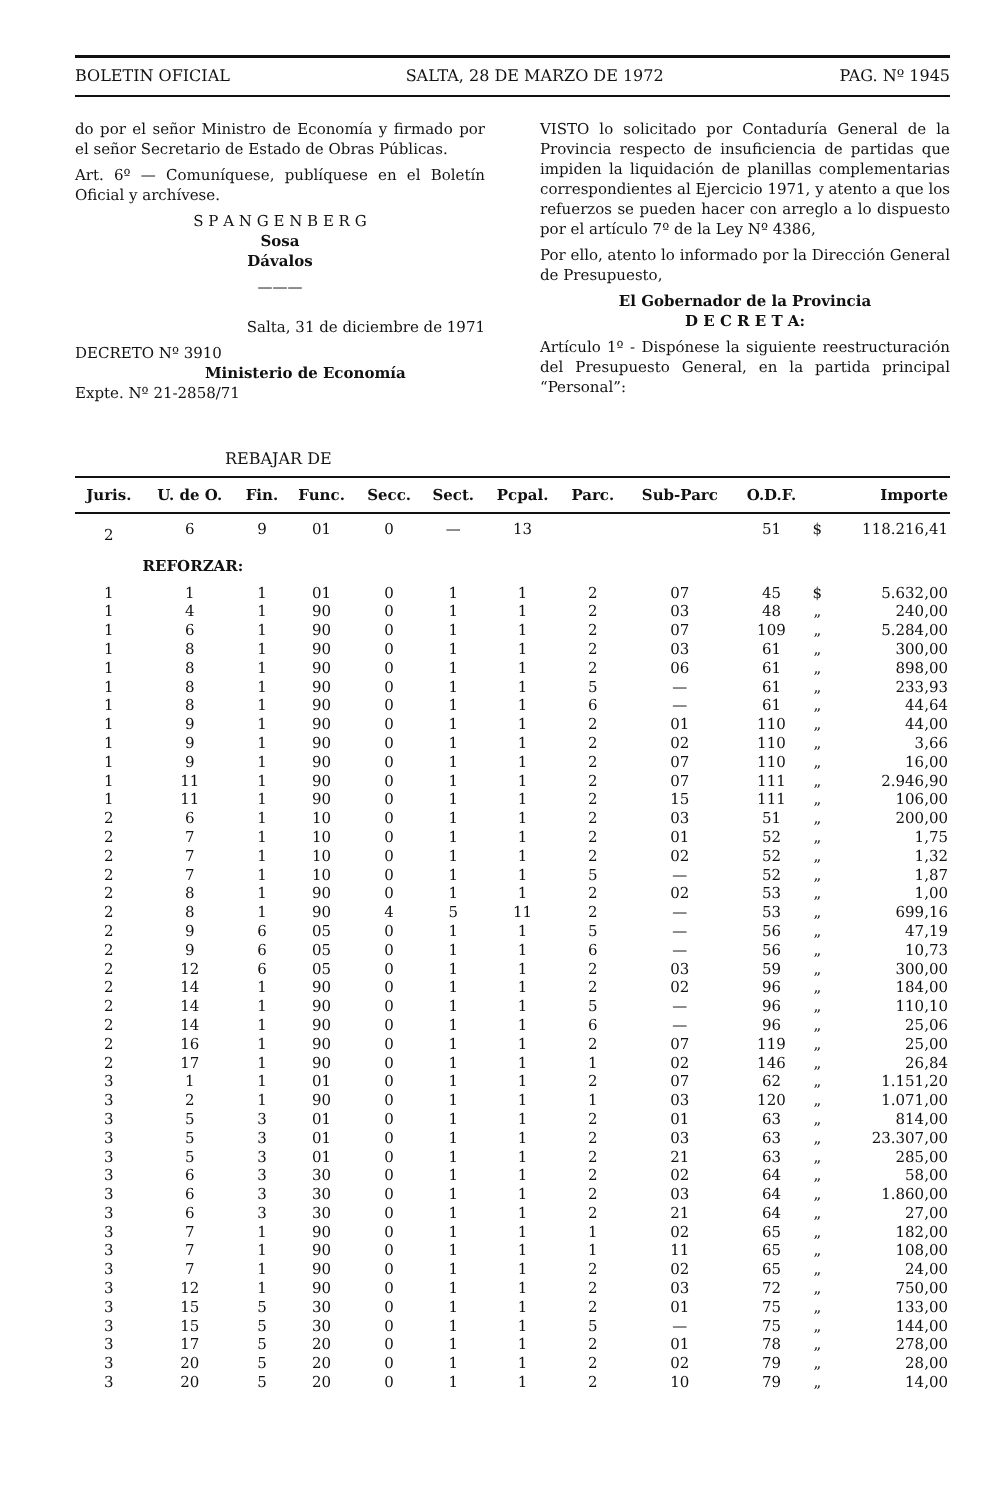BOLETIN OFICIAL SALTA, 28 DE MARZO DE 1972 PAG. Nº 1945
do por el señor Ministro de Economía y firmado por el señor Secretario de Estado de Obras Públicas.
Art. 6º — Comuníquese, publíquese en el Boletín Oficial y archívese.
S P A N G E N B E R G
Sosa
Dávalos
———
Salta, 31 de diciembre de 1971
DECRETO Nº 3910
Ministerio de Economía
Expte. Nº 21-2858/71
VISTO lo solicitado por Contaduría General de la Provincia respecto de insuficiencia de partidas que impiden la liquidación de planillas complementarias correspondientes al Ejercicio 1971, y atento a que los refuerzos se pueden hacer con arreglo a lo dispuesto por el artículo 7º de la Ley Nº 4386,
Por ello, atento lo informado por la Dirección General de Presupuesto,
El Gobernador de la Provincia
D E C R E T A:
Artículo 1º - Dispónese la siguiente reestructuración del Presupuesto General, en la partida principal “Personal”:
REBAJAR DE
| Juris. | U. de O. | Fin. | Func. | Secc. | Sect. | Pcpal. | Parc. | Sub-Parc | O.D.F. | | Importe |
| --- | --- | --- | --- | --- | --- | --- | --- | --- | --- | --- | --- |
| 2 | 6 | 9 | 01 | 0 | — | 13 | | | 51 | $ | 118.216,41 |
| | REFORZAR: | | | | | | | | | | |
| 1 | 1 | 1 | 01 | 0 | 1 | 1 | 2 | 07 | 45 | $ | 5.632,00 |
| 1 | 4 | 1 | 90 | 0 | 1 | 1 | 2 | 03 | 48 | „ | 240,00 |
| 1 | 6 | 1 | 90 | 0 | 1 | 1 | 2 | 07 | 109 | „ | 5.284,00 |
| 1 | 8 | 1 | 90 | 0 | 1 | 1 | 2 | 03 | 61 | „ | 300,00 |
| 1 | 8 | 1 | 90 | 0 | 1 | 1 | 2 | 06 | 61 | „ | 898,00 |
| 1 | 8 | 1 | 90 | 0 | 1 | 1 | 5 | — | 61 | „ | 233,93 |
| 1 | 8 | 1 | 90 | 0 | 1 | 1 | 6 | — | 61 | „ | 44,64 |
| 1 | 9 | 1 | 90 | 0 | 1 | 1 | 2 | 01 | 110 | „ | 44,00 |
| 1 | 9 | 1 | 90 | 0 | 1 | 1 | 2 | 02 | 110 | „ | 3,66 |
| 1 | 9 | 1 | 90 | 0 | 1 | 1 | 2 | 07 | 110 | „ | 16,00 |
| 1 | 11 | 1 | 90 | 0 | 1 | 1 | 2 | 07 | 111 | „ | 2.946,90 |
| 1 | 11 | 1 | 90 | 0 | 1 | 1 | 2 | 15 | 111 | „ | 106,00 |
| 2 | 6 | 1 | 10 | 0 | 1 | 1 | 2 | 03 | 51 | „ | 200,00 |
| 2 | 7 | 1 | 10 | 0 | 1 | 1 | 2 | 01 | 52 | „ | 1,75 |
| 2 | 7 | 1 | 10 | 0 | 1 | 1 | 2 | 02 | 52 | „ | 1,32 |
| 2 | 7 | 1 | 10 | 0 | 1 | 1 | 5 | — | 52 | „ | 1,87 |
| 2 | 8 | 1 | 90 | 0 | 1 | 1 | 2 | 02 | 53 | „ | 1,00 |
| 2 | 8 | 1 | 90 | 4 | 5 | 11 | 2 | — | 53 | „ | 699,16 |
| 2 | 9 | 6 | 05 | 0 | 1 | 1 | 5 | — | 56 | „ | 47,19 |
| 2 | 9 | 6 | 05 | 0 | 1 | 1 | 6 | — | 56 | „ | 10,73 |
| 2 | 12 | 6 | 05 | 0 | 1 | 1 | 2 | 03 | 59 | „ | 300,00 |
| 2 | 14 | 1 | 90 | 0 | 1 | 1 | 2 | 02 | 96 | „ | 184,00 |
| 2 | 14 | 1 | 90 | 0 | 1 | 1 | 5 | — | 96 | „ | 110,10 |
| 2 | 14 | 1 | 90 | 0 | 1 | 1 | 6 | — | 96 | „ | 25,06 |
| 2 | 16 | 1 | 90 | 0 | 1 | 1 | 2 | 07 | 119 | „ | 25,00 |
| 2 | 17 | 1 | 90 | 0 | 1 | 1 | 1 | 02 | 146 | „ | 26,84 |
| 3 | 1 | 1 | 01 | 0 | 1 | 1 | 2 | 07 | 62 | „ | 1.151,20 |
| 3 | 2 | 1 | 90 | 0 | 1 | 1 | 1 | 03 | 120 | „ | 1.071,00 |
| 3 | 5 | 3 | 01 | 0 | 1 | 1 | 2 | 01 | 63 | „ | 814,00 |
| 3 | 5 | 3 | 01 | 0 | 1 | 1 | 2 | 03 | 63 | „ | 23.307,00 |
| 3 | 5 | 3 | 01 | 0 | 1 | 1 | 2 | 21 | 63 | „ | 285,00 |
| 3 | 6 | 3 | 30 | 0 | 1 | 1 | 2 | 02 | 64 | „ | 58,00 |
| 3 | 6 | 3 | 30 | 0 | 1 | 1 | 2 | 03 | 64 | „ | 1.860,00 |
| 3 | 6 | 3 | 30 | 0 | 1 | 1 | 2 | 21 | 64 | „ | 27,00 |
| 3 | 7 | 1 | 90 | 0 | 1 | 1 | 1 | 02 | 65 | „ | 182,00 |
| 3 | 7 | 1 | 90 | 0 | 1 | 1 | 1 | 11 | 65 | „ | 108,00 |
| 3 | 7 | 1 | 90 | 0 | 1 | 1 | 2 | 02 | 65 | „ | 24,00 |
| 3 | 12 | 1 | 90 | 0 | 1 | 1 | 2 | 03 | 72 | „ | 750,00 |
| 3 | 15 | 5 | 30 | 0 | 1 | 1 | 2 | 01 | 75 | „ | 133,00 |
| 3 | 15 | 5 | 30 | 0 | 1 | 1 | 5 | — | 75 | „ | 144,00 |
| 3 | 17 | 5 | 20 | 0 | 1 | 1 | 2 | 01 | 78 | „ | 278,00 |
| 3 | 20 | 5 | 20 | 0 | 1 | 1 | 2 | 02 | 79 | „ | 28,00 |
| 3 | 20 | 5 | 20 | 0 | 1 | 1 | 2 | 10 | 79 | „ | 14,00 |